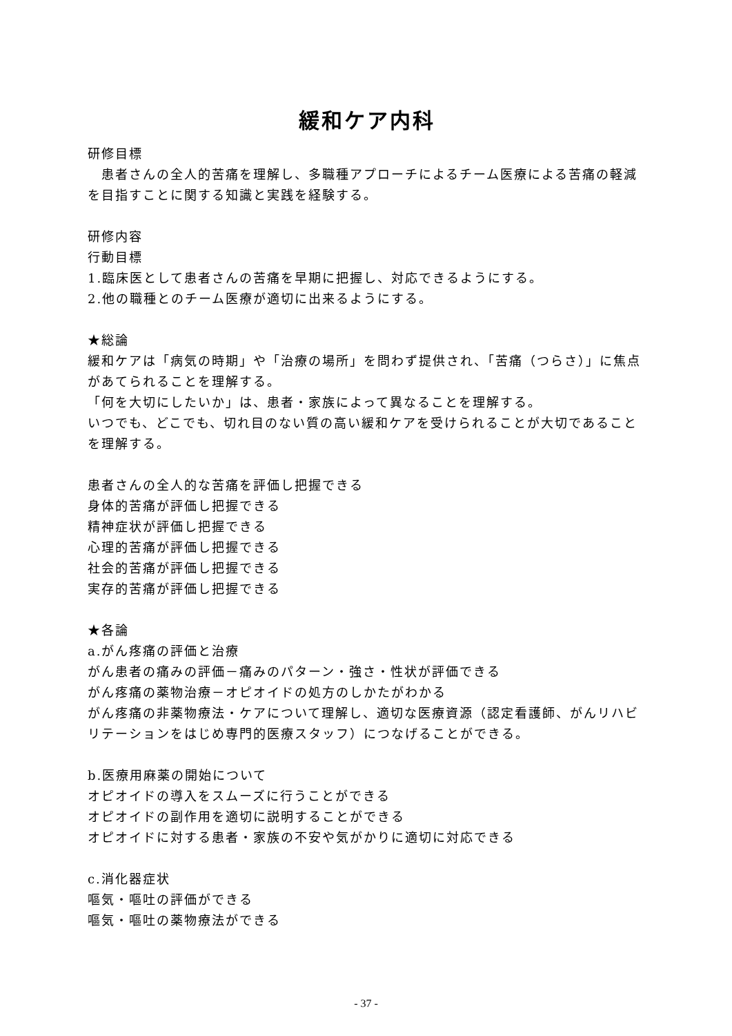緩和ケア内科
研修目標
　患者さんの全人的苦痛を理解し、多職種アプローチによるチーム医療による苦痛の軽減を目指すことに関する知識と実践を経験する。
研修内容
行動目標
1.臨床医として患者さんの苦痛を早期に把握し、対応できるようにする。
2.他の職種とのチーム医療が適切に出来るようにする。
★総論
緩和ケアは「病気の時期」や「治療の場所」を問わず提供され、「苦痛（つらさ）」に焦点があてられることを理解する。
「何を大切にしたいか」は、患者・家族によって異なることを理解する。
いつでも、どこでも、切れ目のない質の高い緩和ケアを受けられることが大切であることを理解する。
患者さんの全人的な苦痛を評価し把握できる
身体的苦痛が評価し把握できる
精神症状が評価し把握できる
心理的苦痛が評価し把握できる
社会的苦痛が評価し把握できる
実存的苦痛が評価し把握できる
★各論
a.がん疼痛の評価と治療
がん患者の痛みの評価－痛みのパターン・強さ・性状が評価できる
がん疼痛の薬物治療－オピオイドの処方のしかたがわかる
がん疼痛の非薬物療法・ケアについて理解し、適切な医療資源（認定看護師、がんリハビリテーションをはじめ専門的医療スタッフ）につなげることができる。
b.医療用麻薬の開始について
オピオイドの導入をスムーズに行うことができる
オピオイドの副作用を適切に説明することができる
オピオイドに対する患者・家族の不安や気がかりに適切に対応できる
c.消化器症状
嘔気・嘔吐の評価ができる
嘔気・嘔吐の薬物療法ができる
- 37 -